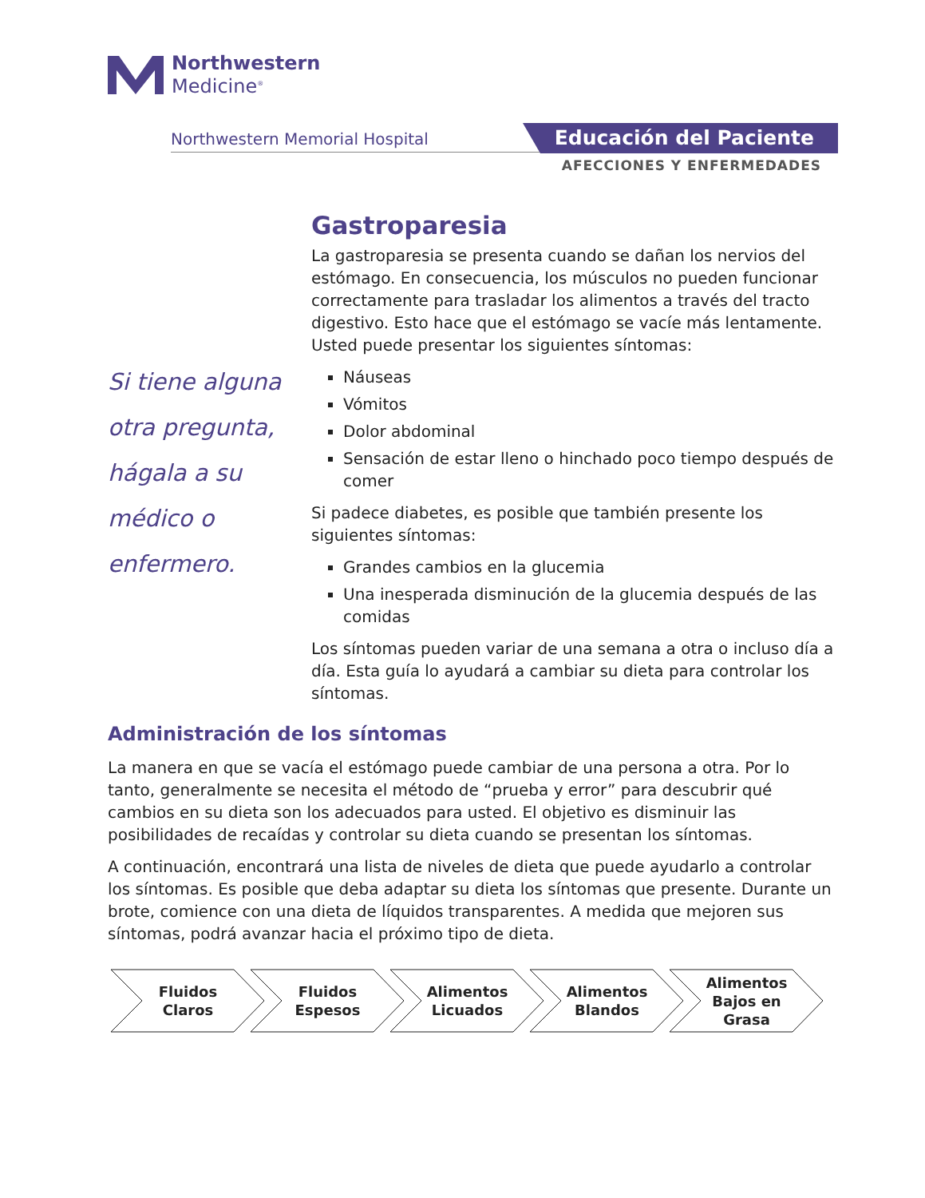Northwestern
Medicine<sup>®</sup>
Northwestern Memorial Hospital Educación del Paciente
AFECCIONES Y ENFERMEDADES
Si tiene alguna otra pregunta, hágala a su médico o enfermero.
Gastroparesia
La gastroparesia se presenta cuando se dañan los nervios del estómago. En consecuencia, los músculos no pueden funcionar correctamente para trasladar los alimentos a través del tracto digestivo. Esto hace que el estómago se vacíe más lentamente. Usted puede presentar los siguientes síntomas:
Náuseas
Vómitos
Dolor abdominal
Sensación de estar lleno o hinchado poco tiempo después de comer
Si padece diabetes, es posible que también presente los siguientes síntomas:
Grandes cambios en la glucemia
Una inesperada disminución de la glucemia después de las comidas
Los síntomas pueden variar de una semana a otra o incluso día a día. Esta guía lo ayudará a cambiar su dieta para controlar los síntomas.
Administración de los síntomas
La manera en que se vacía el estómago puede cambiar de una persona a otra. Por lo tanto, generalmente se necesita el método de “prueba y error” para descubrir qué cambios en su dieta son los adecuados para usted. El objetivo es disminuir las posibilidades de recaídas y controlar su dieta cuando se presentan los síntomas.
A continuación, encontrará una lista de niveles de dieta que puede ayudarlo a controlar los síntomas. Es posible que deba adaptar su dieta los síntomas que presente. Durante un brote, comience con una dieta de líquidos transparentes. A medida que mejoren sus síntomas, podrá avanzar hacia el próximo tipo de dieta.
Fluidos
Claros
Fluidos
Espesos
Alimentos
Licuados
Alimentos
Blandos
Alimentos
Bajos en
Grasa